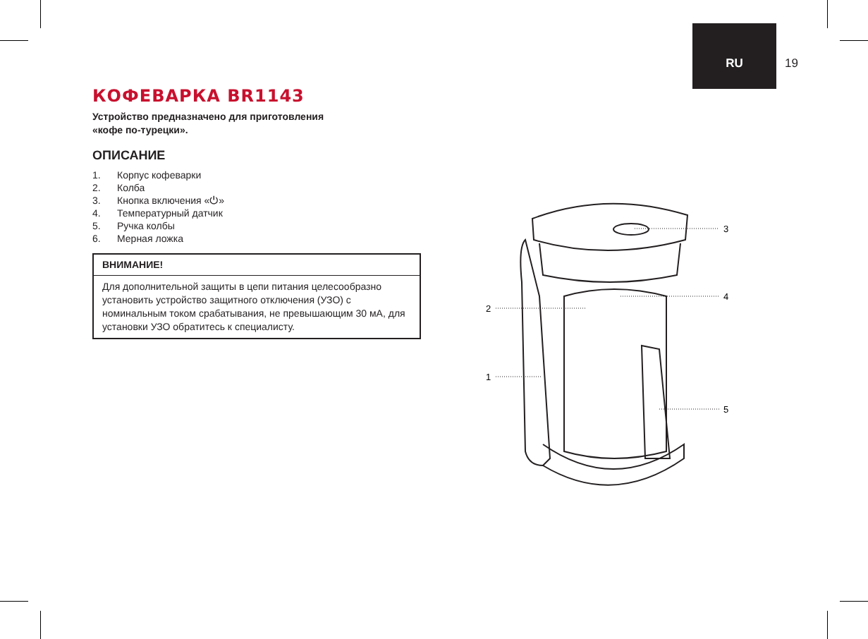RU 19
КОФЕВАРКА BR1143
Устройство предназначено для приготовления
«кофе по-турецки».
ОПИСАНИЕ
1. Корпус кофеварки
2. Колба
3. Кнопка включения «⏻»
4. Температурный датчик
5. Ручка колбы
6. Мерная ложка
ВНИМАНИЕ!
Для дополнительной защиты в цепи питания целесообразно установить устройство защитного отключения (УЗО) с номинальным током срабатывания, не превышающим 30 мА, для установки УЗО обратитесь к специалисту.
3
4
2
1
5